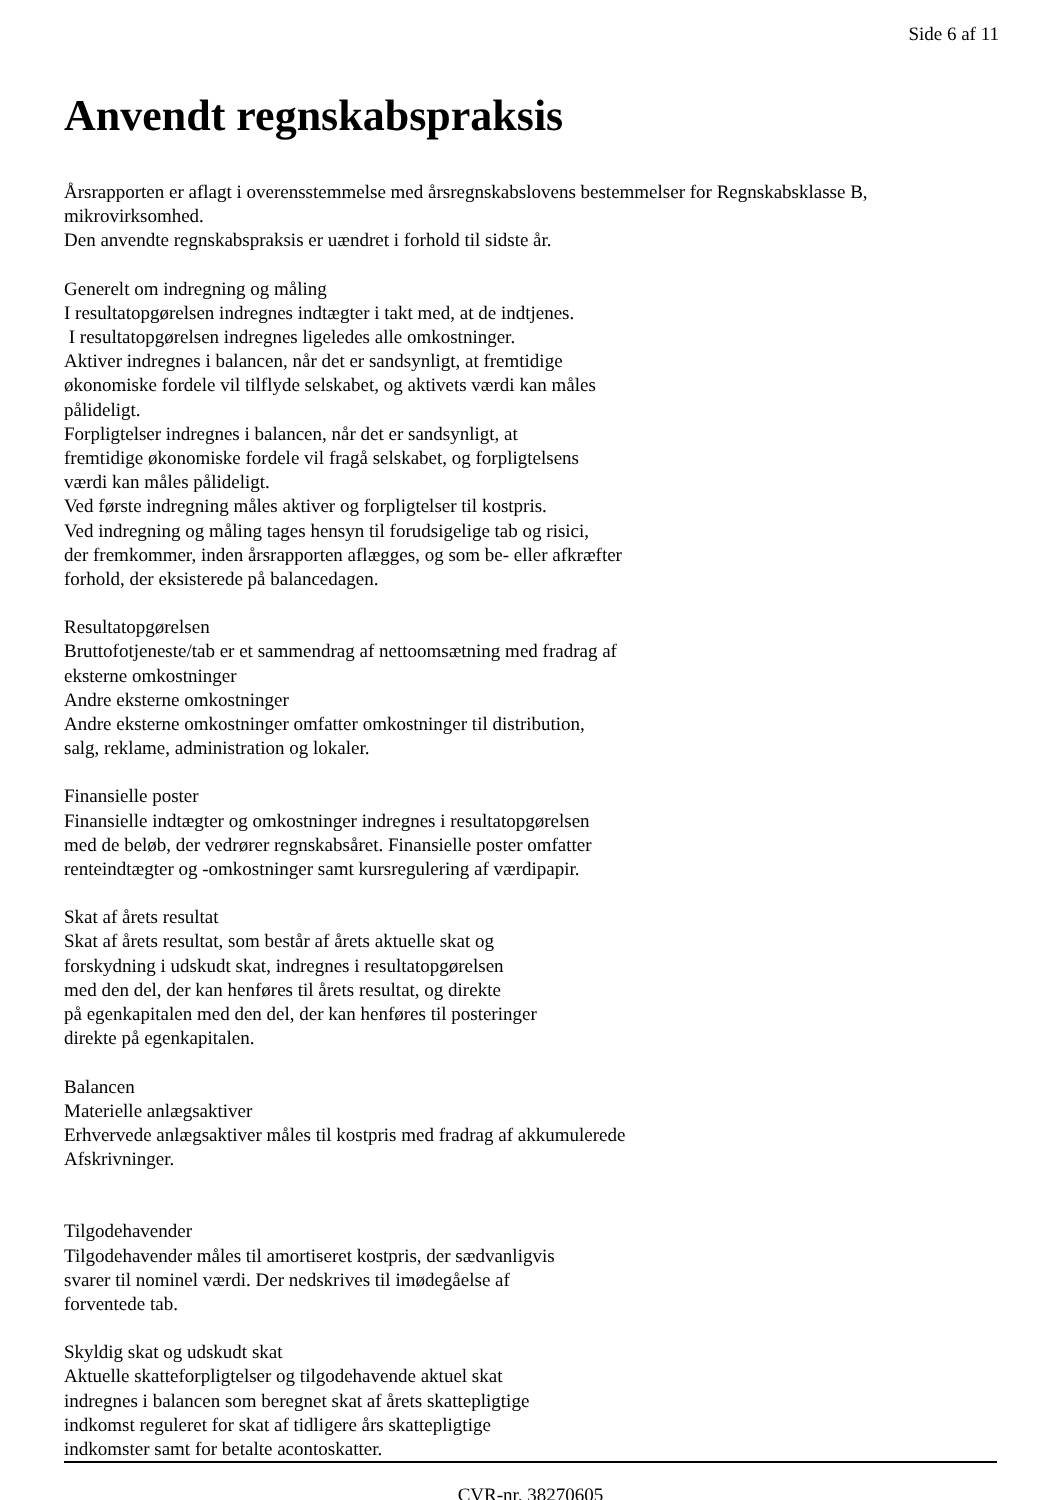Side 6 af 11
Anvendt regnskabspraksis
Årsrapporten er aflagt i overensstemmelse med årsregnskabslovens bestemmelser for Regnskabsklasse B,
mikrovirksomhed.
Den anvendte regnskabspraksis er uændret i forhold til sidste år.
Generelt om indregning og måling
I resultatopgørelsen indregnes indtægter i takt med, at de indtjenes.
I resultatopgørelsen indregnes ligeledes alle omkostninger.
Aktiver indregnes i balancen, når det er sandsynligt, at fremtidige
økonomiske fordele vil tilflyde selskabet, og aktivets værdi kan måles
pålideligt.
Forpligtelser indregnes i balancen, når det er sandsynligt, at
fremtidige økonomiske fordele vil fragå selskabet, og forpligtelsens
værdi kan måles pålideligt.
Ved første indregning måles aktiver og forpligtelser til kostpris.
Ved indregning og måling tages hensyn til forudsigelige tab og risici,
der fremkommer, inden årsrapporten aflægges, og som be- eller afkræfter
forhold, der eksisterede på balancedagen.
Resultatopgørelsen
Bruttofotjeneste/tab er et sammendrag af nettoomsætning med fradrag af
eksterne omkostninger
Andre eksterne omkostninger
Andre eksterne omkostninger omfatter omkostninger til distribution,
salg, reklame, administration og lokaler.
Finansielle poster
Finansielle indtægter og omkostninger indregnes i resultatopgørelsen
med de beløb, der vedrører regnskabsåret. Finansielle poster omfatter
renteindtægter og -omkostninger samt kursregulering af værdipapir.
Skat af årets resultat
Skat af årets resultat, som består af årets aktuelle skat og
forskydning i udskudt skat, indregnes i resultatopgørelsen
med den del, der kan henføres til årets resultat, og direkte
på egenkapitalen med den del, der kan henføres til posteringer
direkte på egenkapitalen.
Balancen
Materielle anlægsaktiver
Erhvervede anlægsaktiver måles til kostpris med fradrag af akkumulerede
Afskrivninger.
Tilgodehavender
Tilgodehavender måles til amortiseret kostpris, der sædvanligvis
svarer til nominel værdi. Der nedskrives til imødegåelse af
forventede tab.
Skyldig skat og udskudt skat
Aktuelle skatteforpligtelser og tilgodehavende aktuel skat
indregnes i balancen som beregnet skat af årets skattepligtige
indkomst reguleret for skat af tidligere års skattepligtige
indkomster samt for betalte acontoskatter.
CVR-nr. 38270605